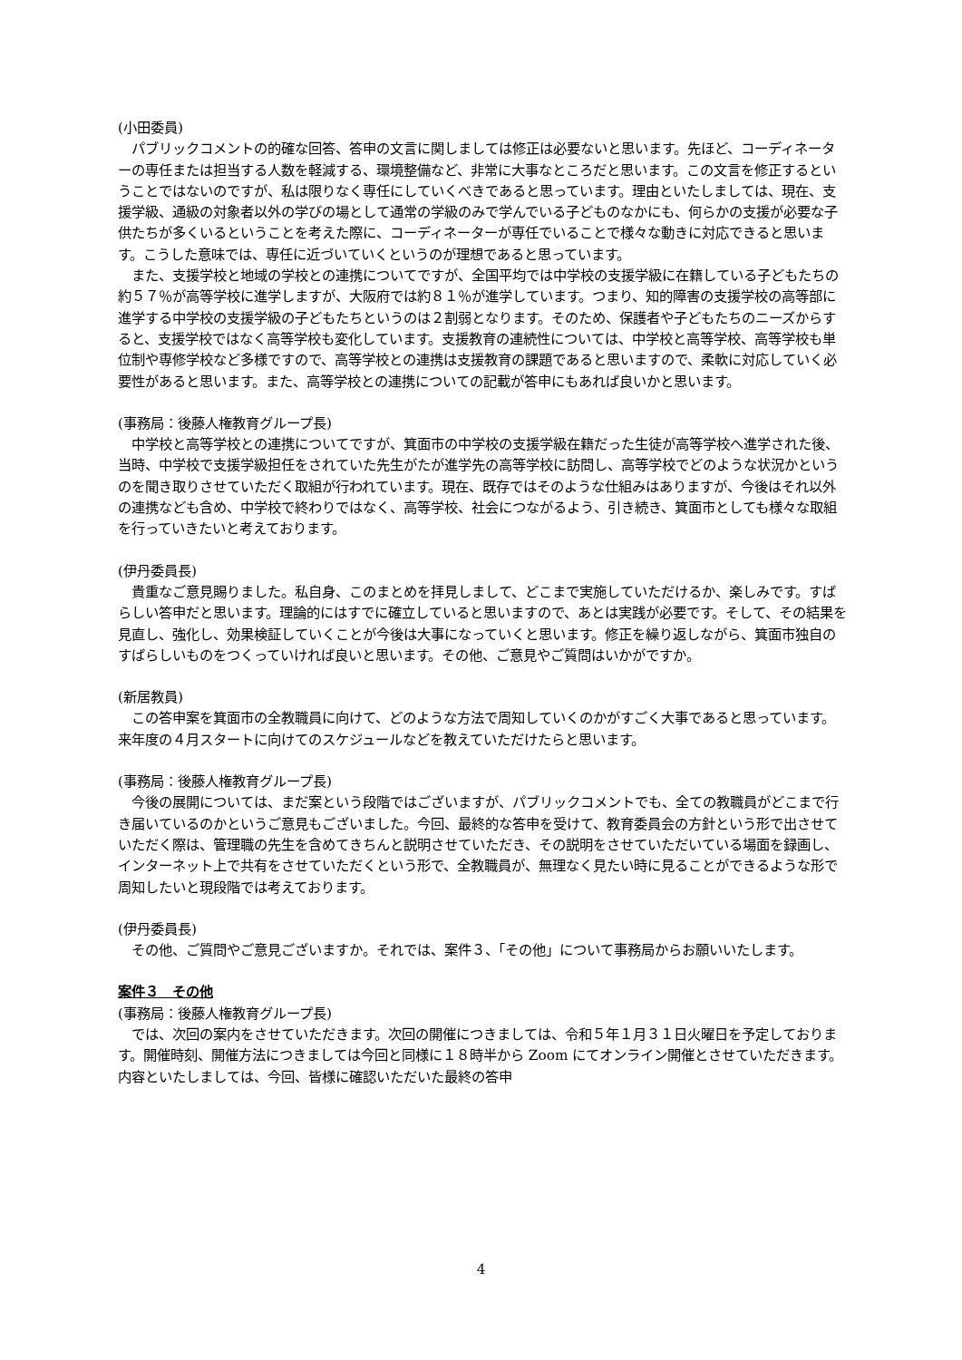(小田委員)
パブリックコメントの的確な回答、答申の文言に関しましては修正は必要ないと思います。先ほど、コーディネーターの専任または担当する人数を軽減する、環境整備など、非常に大事なところだと思います。この文言を修正するということではないのですが、私は限りなく専任にしていくべきであると思っています。理由といたしましては、現在、支援学級、通級の対象者以外の学びの場として通常の学級のみで学んでいる子どものなかにも、何らかの支援が必要な子供たちが多くいるということを考えた際に、コーディネーターが専任でいることで様々な動きに対応できると思います。こうした意味では、専任に近づいていくというのが理想であると思っています。
また、支援学校と地域の学校との連携についてですが、全国平均では中学校の支援学級に在籍している子どもたちの約５７％が高等学校に進学しますが、大阪府では約８１％が進学しています。つまり、知的障害の支援学校の高等部に進学する中学校の支援学級の子どもたちというのは２割弱となります。そのため、保護者や子どもたちのニーズからすると、支援学校ではなく高等学校も変化しています。支援教育の連続性については、中学校と高等学校、高等学校も単位制や専修学校など多様ですので、高等学校との連携は支援教育の課題であると思いますので、柔軟に対応していく必要性があると思います。また、高等学校との連携についての記載が答申にもあれば良いかと思います。
(事務局：後藤人権教育グループ長)
中学校と高等学校との連携についてですが、箕面市の中学校の支援学級在籍だった生徒が高等学校へ進学された後、当時、中学校で支援学級担任をされていた先生がたが進学先の高等学校に訪問し、高等学校でどのような状況かというのを聞き取りさせていただく取組が行われています。現在、既存ではそのような仕組みはありますが、今後はそれ以外の連携なども含め、中学校で終わりではなく、高等学校、社会につながるよう、引き続き、箕面市としても様々な取組を行っていきたいと考えております。
(伊丹委員長)
貴重なご意見賜りました。私自身、このまとめを拝見しまして、どこまで実施していただけるか、楽しみです。すばらしい答申だと思います。理論的にはすでに確立していると思いますので、あとは実践が必要です。そして、その結果を見直し、強化し、効果検証していくことが今後は大事になっていくと思います。修正を繰り返しながら、箕面市独自のすばらしいものをつくっていければ良いと思います。その他、ご意見やご質問はいかがですか。
(新居教員)
この答申案を箕面市の全教職員に向けて、どのような方法で周知していくのかがすごく大事であると思っています。来年度の４月スタートに向けてのスケジュールなどを教えていただけたらと思います。
(事務局：後藤人権教育グループ長)
今後の展開については、まだ案という段階ではございますが、パブリックコメントでも、全ての教職員がどこまで行き届いているのかというご意見もございました。今回、最終的な答申を受けて、教育委員会の方針という形で出させていただく際は、管理職の先生を含めてきちんと説明させていただき、その説明をさせていただいている場面を録画し、インターネット上で共有をさせていただくという形で、全教職員が、無理なく見たい時に見ることができるような形で周知したいと現段階では考えております。
(伊丹委員長)
その他、ご質問やご意見ございますか。それでは、案件３、「その他」について事務局からお願いいたします。
案件３　その他
(事務局：後藤人権教育グループ長)
では、次回の案内をさせていただきます。次回の開催につきましては、令和５年１月３１日火曜日を予定しております。開催時刻、開催方法につきましては今回と同様に１８時半から Zoom にてオンライン開催とさせていただきます。内容といたしましては、今回、皆様に確認いただいた最終の答申
4